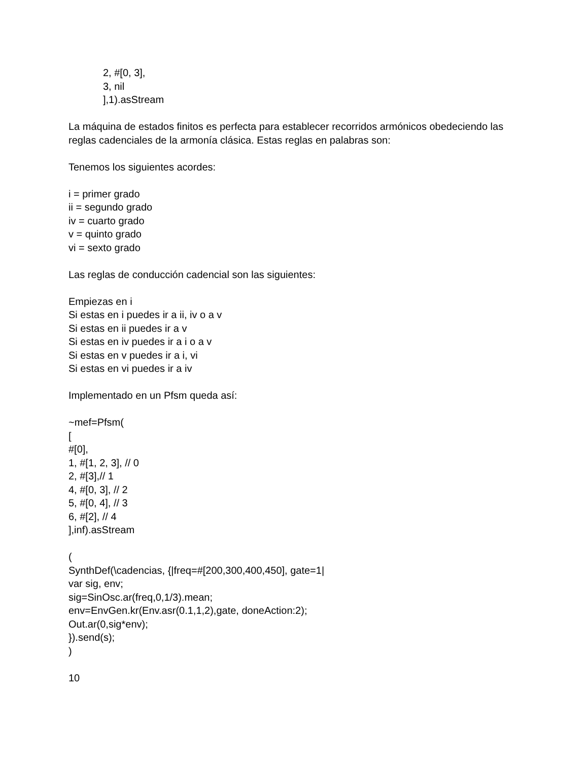2, #[0, 3],
3, nil
],1).asStream
La máquina de estados finitos es perfecta para establecer recorridos armónicos obedeciendo las reglas cadenciales de la armonía clásica. Estas reglas en palabras son:
Tenemos los siguientes acordes:
i = primer grado
ii = segundo grado
iv = cuarto grado
v = quinto grado
vi = sexto grado
Las reglas de conducción cadencial son las siguientes:
Empiezas en i
Si estas en i puedes ir a ii, iv o a v
Si estas en ii puedes ir a v
Si estas en iv puedes ir a i o a v
Si estas en v puedes ir a i, vi
Si estas en vi puedes ir a iv
Implementado en un Pfsm queda así:
~mef=Pfsm(
[
#[0],
1, #[1, 2, 3], // 0
2, #[3],// 1
4, #[0, 3], // 2
5, #[0, 4], // 3
6, #[2], // 4
],inf).asStream
(
SynthDef(\cadencias, {|freq=#[200,300,400,450], gate=1|
var sig, env;
sig=SinOsc.ar(freq,0,1/3).mean;
env=EnvGen.kr(Env.asr(0.1,1,2),gate, doneAction:2);
Out.ar(0,sig*env);
}).send(s);
)
10